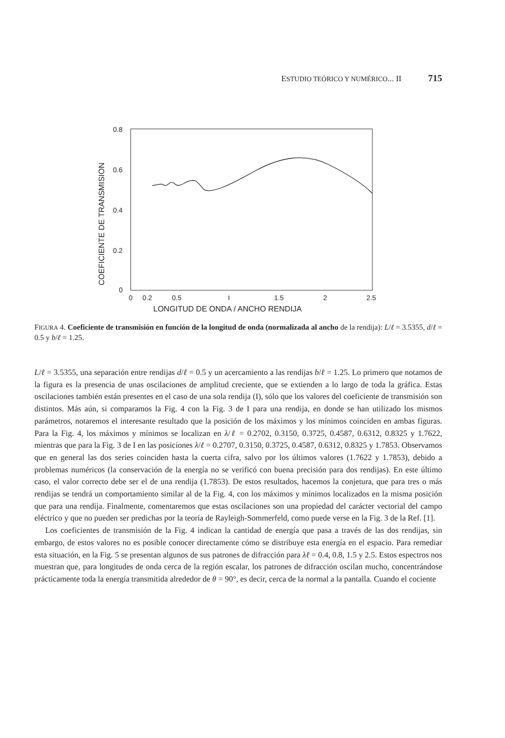ESTUDIO TEÓRICO Y NUMÉRICO... II 715
0.8
0.6
0.4
0.2
0
0
0.2
0.5
I
1.5
2
2.5
LONGITUD DE ONDA / ANCHO RENDIJA
COEFICIENTE DE TRANSMISION
FIGURA 4. Coeficiente de transmisión en función de la longitud de onda (normalizada al ancho de la rendija): L/ℓ = 3.5355, d/ℓ = 0.5 y b/ℓ = 1.25.
L/ℓ = 3.5355, una separación entre rendijas d/ℓ = 0.5 y un acercamiento a las rendijas b/ℓ = 1.25. Lo primero que notamos de la figura es la presencia de unas oscilaciones de amplitud creciente, que se extienden a lo largo de toda la gráfica. Estas oscilaciones también están presentes en el caso de una sola rendija (I), sólo que los valores del coeficiente de transmisión son distintos. Más aún, si comparamos la Fig. 4 con la Fig. 3 de I para una rendija, en donde se han utilizado los mismos parámetros, notaremos el interesante resultado que la posición de los máximos y los mínimos coinciden en ambas figuras. Para la Fig. 4, los máximos y mínimos se localizan en λ/ℓ = 0.2702, 0.3150, 0.3725, 0.4587, 0.6312, 0.8325 y 1.7622, mientras que para la Fig. 3 de I en las posiciones λ/ℓ = 0.2707, 0.3150, 0.3725, 0.4587, 0.6312, 0.8325 y 1.7853. Observamos que en general las dos series coinciden hasta la cuerta cifra, salvo por los últimos valores (1.7622 y 1.7853), debido a problemas numéricos (la conservación de la energía no se verificó con buena precisión para dos rendijas). En este último caso, el valor correcto debe ser el de una rendija (1.7853). De estos resultados, hacemos la conjetura, que para tres o más rendijas se tendrá un comportamiento similar al de la Fig. 4, con los máximos y mínimos localizados en la misma posición que para una rendija. Finalmente, comentaremos que estas oscilaciones son una propiedad del carácter vectorial del campo eléctrico y que no pueden ser predichas por la teoría de Rayleigh-Sommerfeld, como puede verse en la Fig. 3 de la Ref. [1].
Los coeficientes de transmisión de la Fig. 4 indican la cantidad de energía que pasa a través de las dos rendijas, sin embargo, de estos valores no es posible conocer directamente cómo se distribuye esta energía en el espacio. Para remediar esta situación, en la Fig. 5 se presentan algunos de sus patrones de difracción para λℓ = 0.4, 0.8, 1.5 y 2.5. Estos espectros nos muestran que, para longitudes de onda cerca de la región escalar, los patrones de difracción oscilan mucho, concentrándose prácticamente toda la energía transmitida alrededor de θ = 90°, es decir, cerca de la normal a la pantalla. Cuando el cociente